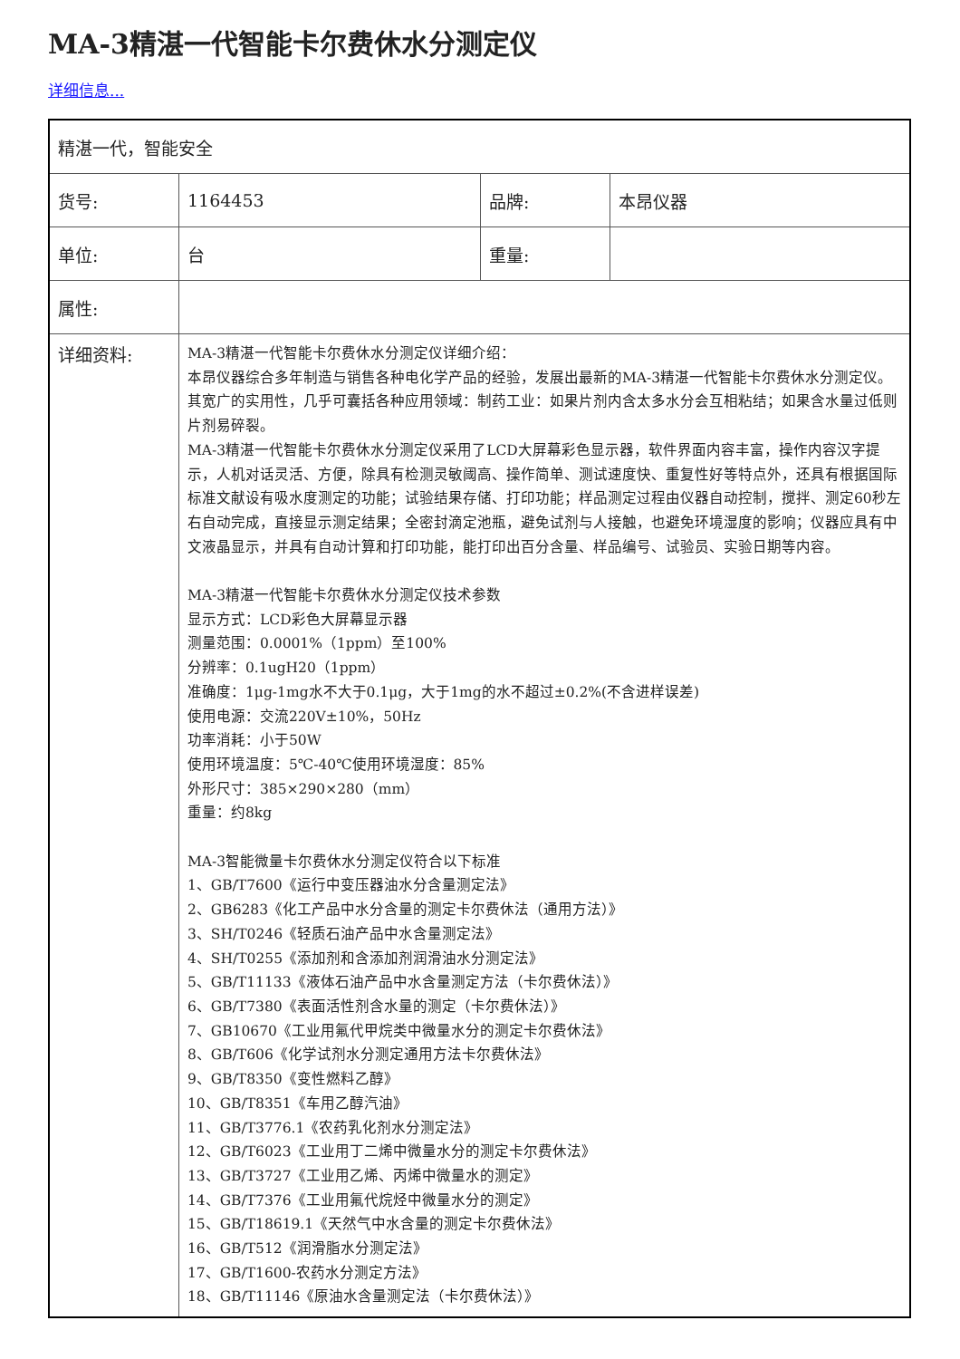MA-3精湛一代智能卡尔费休水分测定仪
详细信息...
| 精湛一代，智能安全 | | | |
| 货号: | 1164453 | 品牌: | 本昂仪器 |
| 单位: | 台 | 重量: | |
| 属性: | | | |
| 详细资料: | MA-3精湛一代智能卡尔费休水分测定仪详细介绍： 本昂仪器综合多年制造与销售各种电化学产品的经验，发展出最新的MA-3精湛一代智能卡尔费休水分测定仪。其宽广的实用性，几乎可囊括各种应用领域：制药工业：如果片剂内含太多水分会互相粘结；如果含水量过低则片剂易碎裂。 MA-3精湛一代智能卡尔费休水分测定仪采用了LCD大屏幕彩色显示器，软件界面内容丰富，操作内容汉字提示，人机对话灵活、方便，除具有检测灵敏阈高、操作简单、测试速度快、重复性好等特点外，还具有根据国际标准文献设有吸水度测定的功能；试验结果存储、打印功能；样品测定过程由仪器自动控制，搅拌、测定60秒左右自动完成，直接显示测定结果；全密封滴定池瓶，避免试剂与人接触，也避免环境湿度的影响；仪器应具有中文液晶显示，并具有自动计算和打印功能，能打印出百分含量、样品编号、试验员、实验日期等内容。 MA-3精湛一代智能卡尔费休水分测定仪技术参数 显示方式：LCD彩色大屏幕显示器 测量范围：0.0001%（1ppm）至100% 分辨率：0.1ugH20（1ppm） 准确度：1μg-1mg水不大于0.1μg，大于1mg的水不超过±0.2%(不含进样误差) 使用电源：交流220V±10%，50Hz 功率消耗：小于50W 使用环境温度：5℃-40℃使用环境湿度：85% 外形尺寸：385×290×280（mm） 重量：约8kg MA-3智能微量卡尔费休水分测定仪符合以下标准 1、GB/T7600《运行中变压器油水分含量测定法》 2、GB6283《化工产品中水分含量的测定卡尔费休法（通用方法）》 3、SH/T0246《轻质石油产品中水含量测定法》 4、SH/T0255《添加剂和含添加剂润滑油水分测定法》 5、GB/T11133《液体石油产品中水含量测定方法（卡尔费休法）》 6、GB/T7380《表面活性剂含水量的测定（卡尔费休法）》 7、GB10670《工业用氟代甲烷类中微量水分的测定卡尔费休法》 8、GB/T606《化学试剂水分测定通用方法卡尔费休法》 9、GB/T8350《变性燃料乙醇》 10、GB/T8351《车用乙醇汽油》 11、GB/T3776.1《农药乳化剂水分测定法》 12、GB/T6023《工业用丁二烯中微量水分的测定卡尔费休法》 13、GB/T3727《工业用乙烯、丙烯中微量水的测定》 14、GB/T7376《工业用氟代烷烃中微量水分的测定》 15、GB/T18619.1《天然气中水含量的测定卡尔费休法》 16、GB/T512《润滑脂水分测定法》 17、GB/T1600-农药水分测定方法》 18、GB/T11146《原油水含量测定法（卡尔费休法）》 | | |